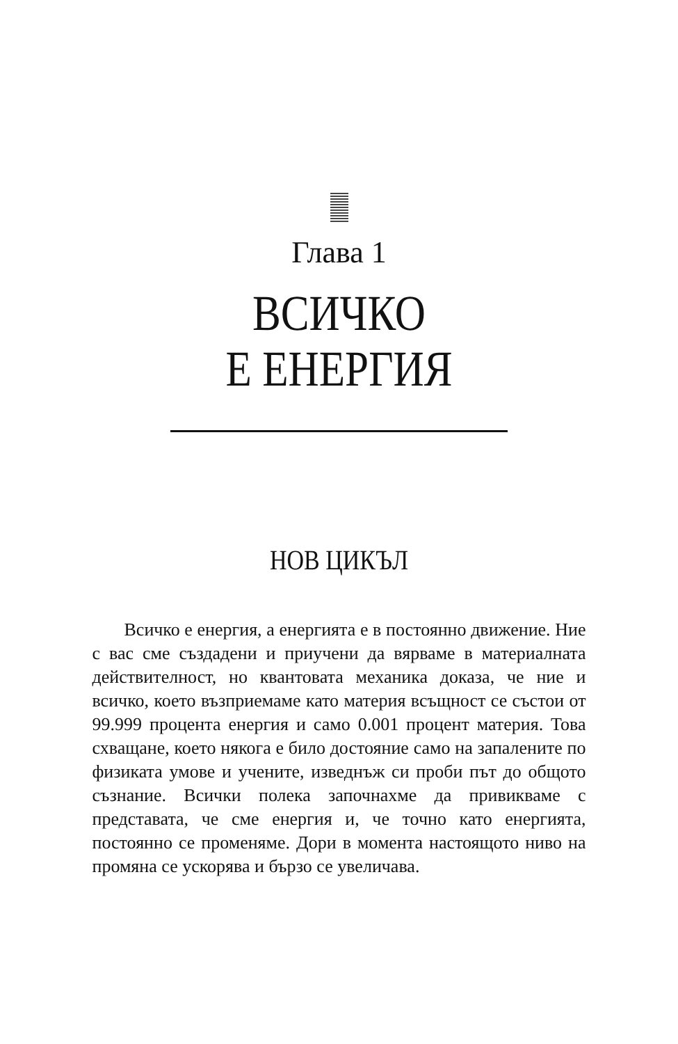Глава 1
ВСИЧКО
Е ЕНЕРГИЯ
НОВ ЦИКЪЛ
Всичко е енергия, а енергията е в постоянно движение. Ние с вас сме създадени и приучени да вярваме в материалната действителност, но квантовата механика доказа, че ние и всичко, което възприемаме като материя всъщност се състои от 99.999 процента енергия и само 0.001 процент материя. Това схващане, което някога е било достояние само на запалените по физиката умове и учените, изведнъж си проби път до общото съзнание. Всички полека започнахме да привикваме с представата, че сме енергия и, че точно като енергията, постоянно се променяме. Дори в момента настоящото ниво на промяна се ускорява и бързо се увеличава.